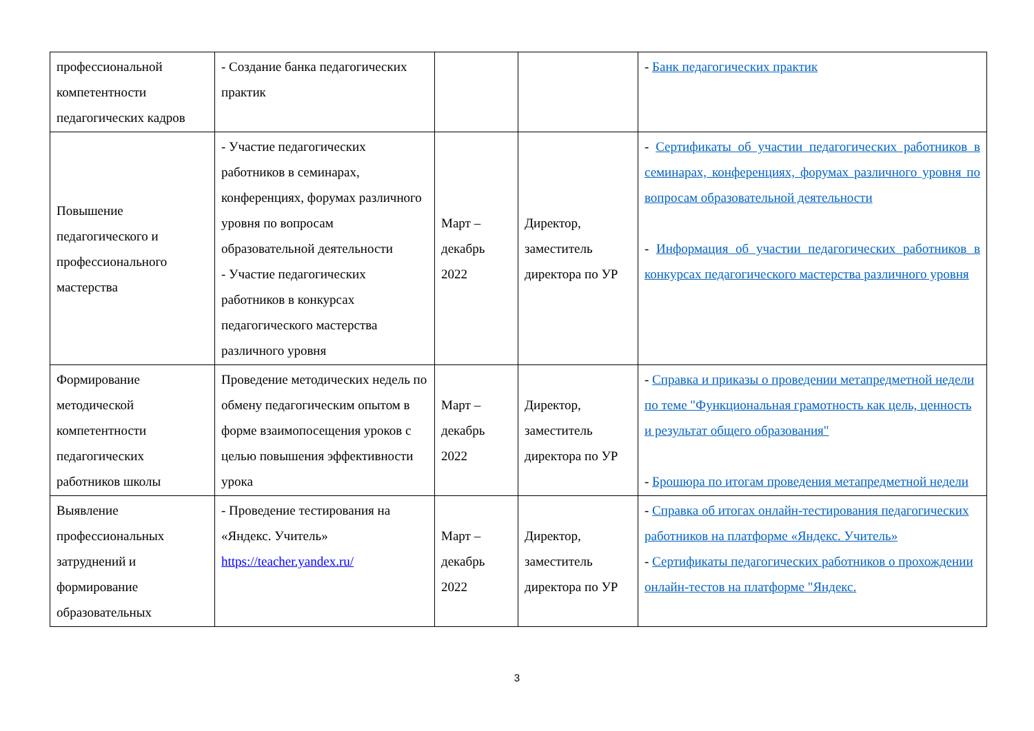| профессиональной компетентности педагогических кадров | - Создание банка педагогических практик | | | - Банк педагогических практик |
| Повышение педагогического и профессионального мастерства | - Участие педагогических работников в семинарах, конференциях, форумах различного уровня по вопросам образовательной деятельности - Участие педагогических работников в конкурсах педагогического мастерства различного уровня | Март – декабрь 2022 | Директор, заместитель директора по УР | - Сертификаты об участии педагогических работников в семинарах, конференциях, форумах различного уровня по вопросам образовательной деятельности - Информация об участии педагогических работников в конкурсах педагогического мастерства различного уровня |
| Формирование методической компетентности педагогических работников школы | Проведение методических недель по обмену педагогическим опытом в форме взаимопосещения уроков с целью повышения эффективности урока | Март – декабрь 2022 | Директор, заместитель директора по УР | - Справка и приказы о проведении метапредметной недели по теме "Функциональная грамотность как цель, ценность и результат общего образования" - Брошюра по итогам проведения метапредметной недели |
| Выявление профессиональных затруднений и формирование образовательных | - Проведение тестирования на «Яндекс. Учитель» https://teacher.yandex.ru/ | Март – декабрь 2022 | Директор, заместитель директора по УР | - Справка об итогах онлайн-тестирования педагогических работников на платформе «Яндекс. Учитель» - Сертификаты педагогических работников о прохождении онлайн-тестов на платформе "Яндекс. |
3